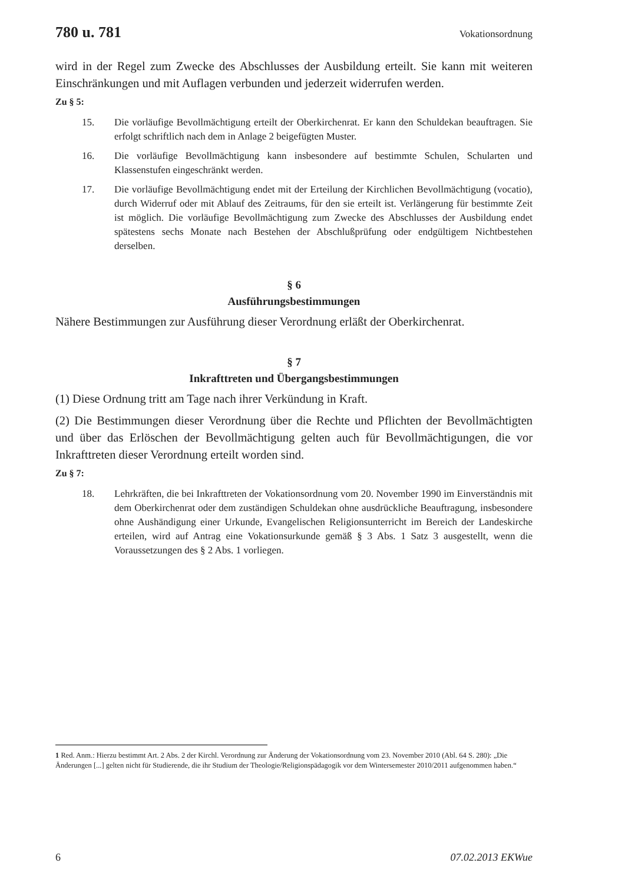780 u. 781 Vokationsordnung
wird in der Regel zum Zwecke des Abschlusses der Ausbildung erteilt. Sie kann mit weiteren Einschränkungen und mit Auflagen verbunden und jederzeit widerrufen werden.
Zu § 5:
15. Die vorläufige Bevollmächtigung erteilt der Oberkirchenrat. Er kann den Schuldekan beauftragen. Sie erfolgt schriftlich nach dem in Anlage 2 beigefügten Muster.
16. Die vorläufige Bevollmächtigung kann insbesondere auf bestimmte Schulen, Schularten und Klassenstufen eingeschränkt werden.
17. Die vorläufige Bevollmächtigung endet mit der Erteilung der Kirchlichen Bevollmächtigung (vocatio), durch Widerruf oder mit Ablauf des Zeitraums, für den sie erteilt ist. Verlängerung für bestimmte Zeit ist möglich. Die vorläufige Bevollmächtigung zum Zwecke des Abschlusses der Ausbildung endet spätestens sechs Monate nach Bestehen der Abschlußprüfung oder endgültigem Nichtbestehen derselben.
§ 6
Ausführungsbestimmungen
Nähere Bestimmungen zur Ausführung dieser Verordnung erläßt der Oberkirchenrat.
§ 7
Inkrafttreten und Übergangsbestimmungen
(1) Diese Ordnung tritt am Tage nach ihrer Verkündung in Kraft.
(2) Die Bestimmungen dieser Verordnung über die Rechte und Pflichten der Bevollmächtigten und über das Erlöschen der Bevollmächtigung gelten auch für Bevollmächtigungen, die vor Inkrafttreten dieser Verordnung erteilt worden sind.
Zu § 7:
18. Lehrkräften, die bei Inkrafttreten der Vokationsordnung vom 20. November 1990 im Einverständnis mit dem Oberkirchenrat oder dem zuständigen Schuldekan ohne ausdrückliche Beauftragung, insbesondere ohne Aushändigung einer Urkunde, Evangelischen Religionsunterricht im Bereich der Landeskirche erteilen, wird auf Antrag eine Vokationsurkunde gemäß § 3 Abs. 1 Satz 3 ausgestellt, wenn die Voraussetzungen des § 2 Abs. 1 vorliegen.
1 Red. Anm.: Hierzu bestimmt Art. 2 Abs. 2 der Kirchl. Verordnung zur Änderung der Vokationsordnung vom 23. November 2010 (Abl. 64 S. 280): „Die Änderungen [...] gelten nicht für Studierende, die ihr Studium der Theologie/Religionspädagogik vor dem Wintersemester 2010/2011 aufgenommen haben.“
6 07.02.2013 EKWue